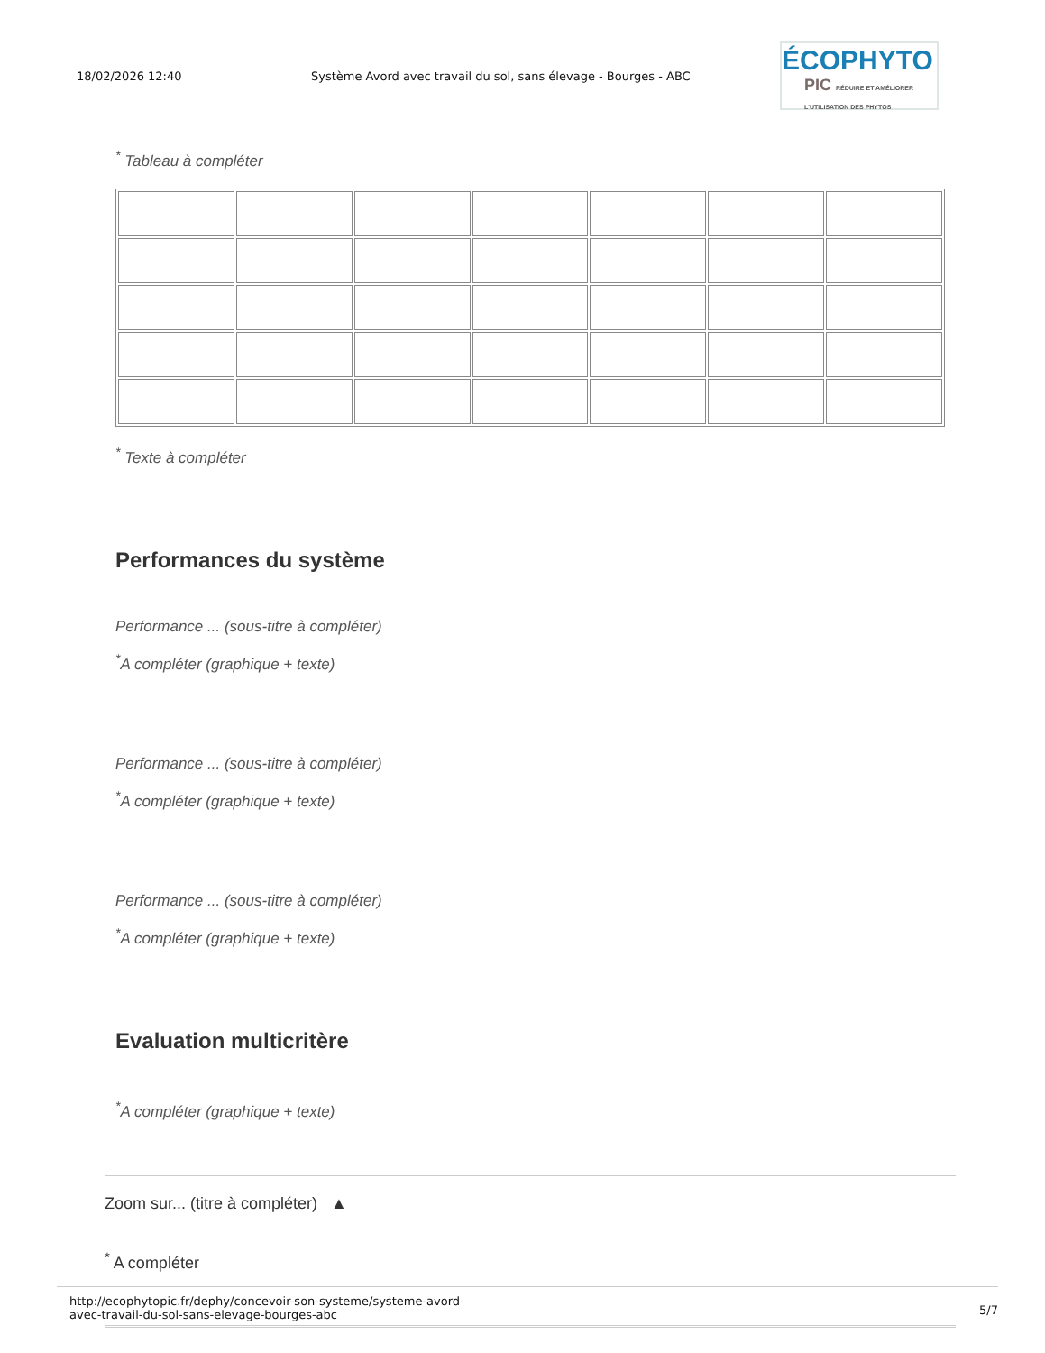18/02/2026 12:40 Système Avord avec travail du sol, sans élevage - Bourges - ABC
ÉCOPHYTO
PIC RÉDUIRE ET AMÉLIORER L'UTILISATION DES PHYTOS
<sup>*</sup> Tableau à compléter
<sup>*</sup> Texte à compléter
Performances du système
Performance ... (sous-titre à compléter)
<sup>*</sup> A compléter (graphique + texte)
Performance ... (sous-titre à compléter)
<sup>*</sup> A compléter (graphique + texte)
Performance ... (sous-titre à compléter)
<sup>*</sup> A compléter (graphique + texte)
Evaluation multicritère
<sup>*</sup> A compléter (graphique + texte)
Zoom sur... (titre à compléter) ▲
<sup>*</sup> A compléter
http://ecophytopic.fr/dephy/concevoir-son-systeme/systeme-avord-
avec-travail-du-sol-sans-elevage-bourges-abc
5/7